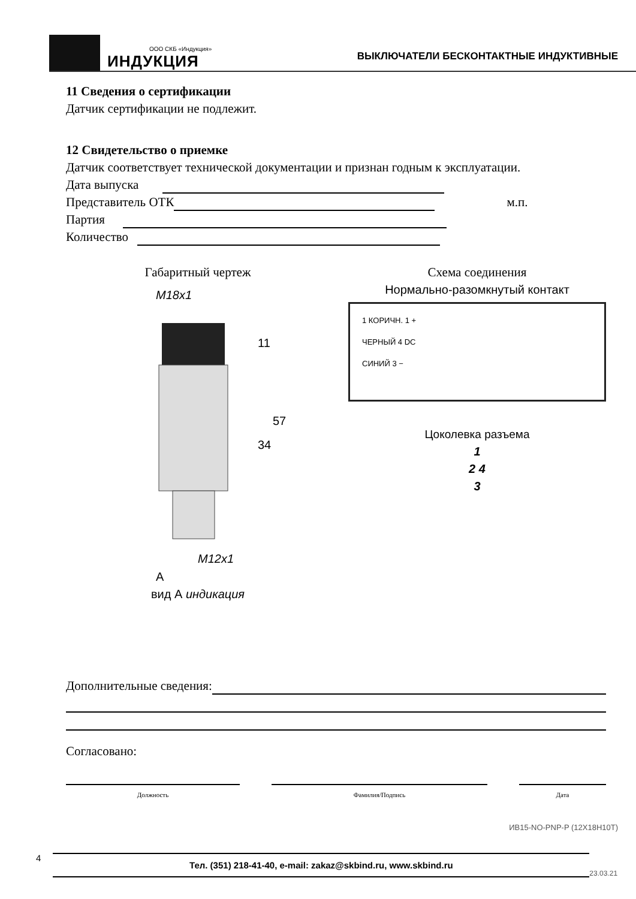ООО СКБ «Индукция»
ИНДУКЦИЯ
ВЫКЛЮЧАТЕЛИ БЕСКОНТАКТНЫЕ ИНДУКТИВНЫЕ
11 Сведения о сертификации
Датчик сертификации не подлежит.
12 Свидетельство о приемке
Датчик соответствует технической документации и признан годным к эксплуатации.
Дата выпуска
Представитель ОТК м.п.
Партия
Количество
Габаритный чертеж
M18x1
M12x1
A
34
57
11
вид А индикация
Схема соединения
Нормально-разомкнутый контакт
1 КОРИЧН. 1 +
ЧЕРНЫЙ 4 DC
СИНИЙ 3 −
Цоколевка разъема
1
2 4
3
Дополнительные сведения:
Согласовано:
Должность Фамилия/Подпись Дата
ИВ15-NO-PNP-P (12Х18Н10Т)
4
Тел. (351) 218-41-40, e-mail: zakaz@skbind.ru, www.skbind.ru
23.03.21